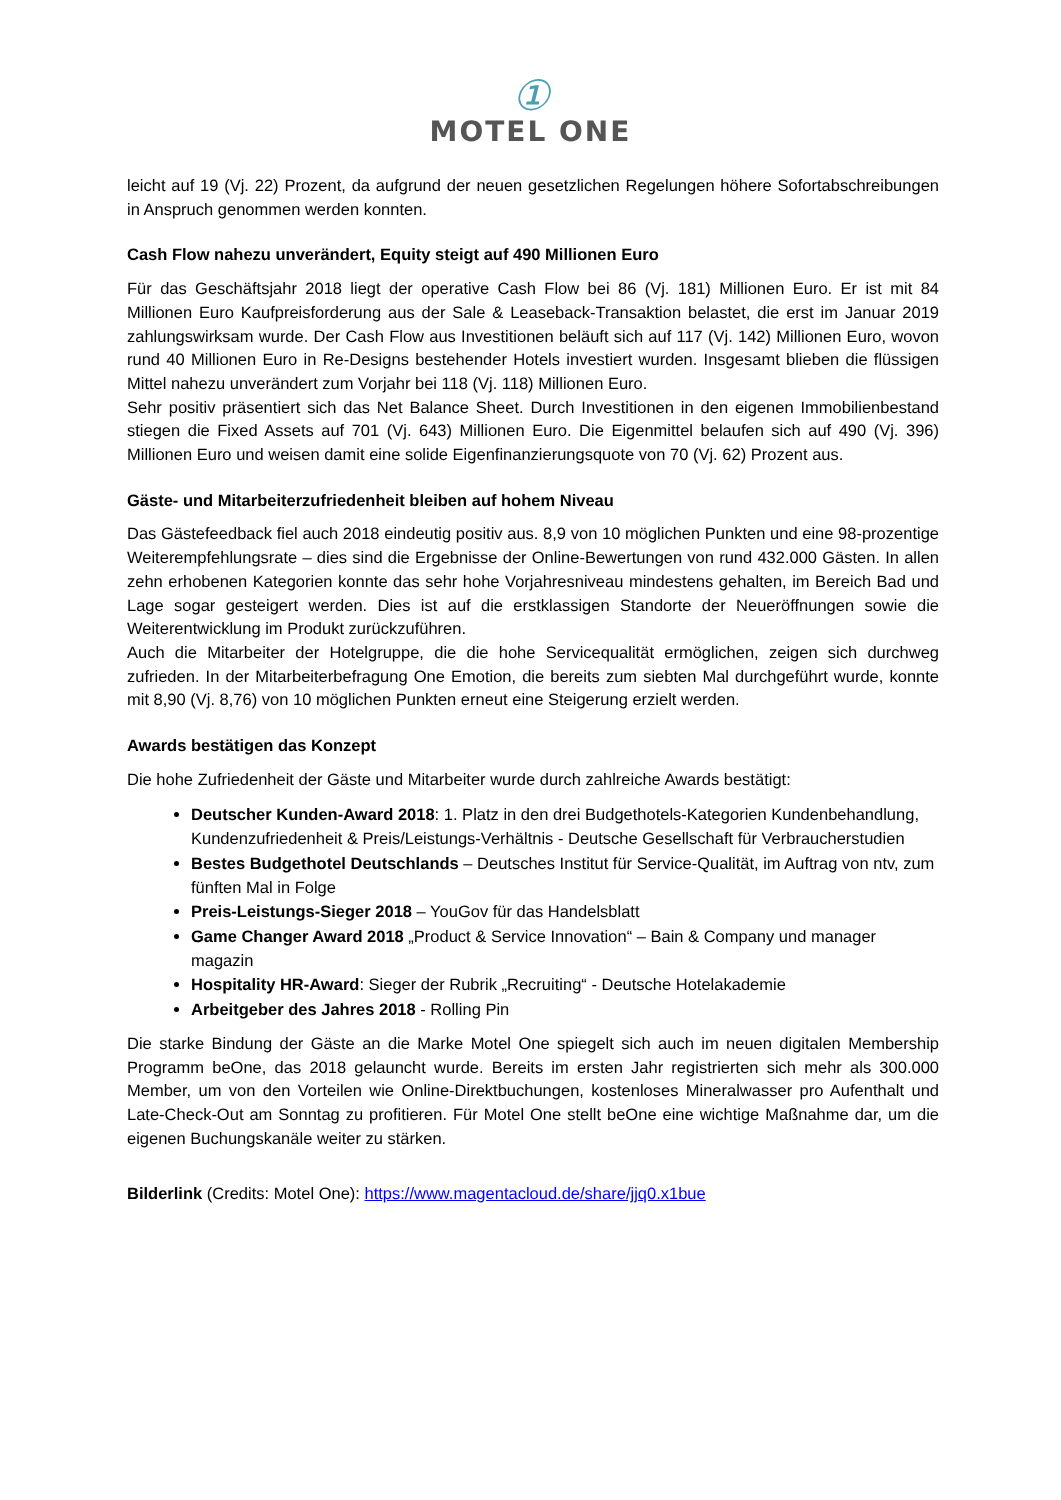①
MOTEL ONE
leicht auf 19 (Vj. 22) Prozent, da aufgrund der neuen gesetzlichen Regelungen höhere Sofortabschreibungen in Anspruch genommen werden konnten.
Cash Flow nahezu unverändert, Equity steigt auf 490 Millionen Euro
Für das Geschäftsjahr 2018 liegt der operative Cash Flow bei 86 (Vj. 181) Millionen Euro. Er ist mit 84 Millionen Euro Kaufpreisforderung aus der Sale & Leaseback-Transaktion belastet, die erst im Januar 2019 zahlungswirksam wurde. Der Cash Flow aus Investitionen beläuft sich auf 117 (Vj. 142) Millionen Euro, wovon rund 40 Millionen Euro in Re-Designs bestehender Hotels investiert wurden. Insgesamt blieben die flüssigen Mittel nahezu unverändert zum Vorjahr bei 118 (Vj. 118) Millionen Euro.
Sehr positiv präsentiert sich das Net Balance Sheet. Durch Investitionen in den eigenen Immobilienbestand stiegen die Fixed Assets auf 701 (Vj. 643) Millionen Euro. Die Eigenmittel belaufen sich auf 490 (Vj. 396) Millionen Euro und weisen damit eine solide Eigenfinanzierungsquote von 70 (Vj. 62) Prozent aus.
Gäste- und Mitarbeiterzufriedenheit bleiben auf hohem Niveau
Das Gästefeedback fiel auch 2018 eindeutig positiv aus. 8,9 von 10 möglichen Punkten und eine 98-prozentige Weiterempfehlungsrate – dies sind die Ergebnisse der Online-Bewertungen von rund 432.000 Gästen. In allen zehn erhobenen Kategorien konnte das sehr hohe Vorjahresniveau mindestens gehalten, im Bereich Bad und Lage sogar gesteigert werden. Dies ist auf die erstklassigen Standorte der Neueröffnungen sowie die Weiterentwicklung im Produkt zurückzuführen.
Auch die Mitarbeiter der Hotelgruppe, die die hohe Servicequalität ermöglichen, zeigen sich durchweg zufrieden. In der Mitarbeiterbefragung One Emotion, die bereits zum siebten Mal durchgeführt wurde, konnte mit 8,90 (Vj. 8,76) von 10 möglichen Punkten erneut eine Steigerung erzielt werden.
Awards bestätigen das Konzept
Die hohe Zufriedenheit der Gäste und Mitarbeiter wurde durch zahlreiche Awards bestätigt:
Deutscher Kunden-Award 2018: 1. Platz in den drei Budgethotels-Kategorien Kundenbehandlung, Kundenzufriedenheit & Preis/Leistungs-Verhältnis - Deutsche Gesellschaft für Verbraucherstudien
Bestes Budgethotel Deutschlands – Deutsches Institut für Service-Qualität, im Auftrag von ntv, zum fünften Mal in Folge
Preis-Leistungs-Sieger 2018 – YouGov für das Handelsblatt
Game Changer Award 2018 „Product & Service Innovation“ – Bain & Company und manager magazin
Hospitality HR-Award: Sieger der Rubrik „Recruiting“ - Deutsche Hotelakademie
Arbeitgeber des Jahres 2018 - Rolling Pin
Die starke Bindung der Gäste an die Marke Motel One spiegelt sich auch im neuen digitalen Membership Programm beOne, das 2018 gelauncht wurde. Bereits im ersten Jahr registrierten sich mehr als 300.000 Member, um von den Vorteilen wie Online-Direktbuchungen, kostenloses Mineralwasser pro Aufenthalt und Late-Check-Out am Sonntag zu profitieren. Für Motel One stellt beOne eine wichtige Maßnahme dar, um die eigenen Buchungskanäle weiter zu stärken.
Bilderlink (Credits: Motel One): https://www.magentacloud.de/share/jjq0.x1bue